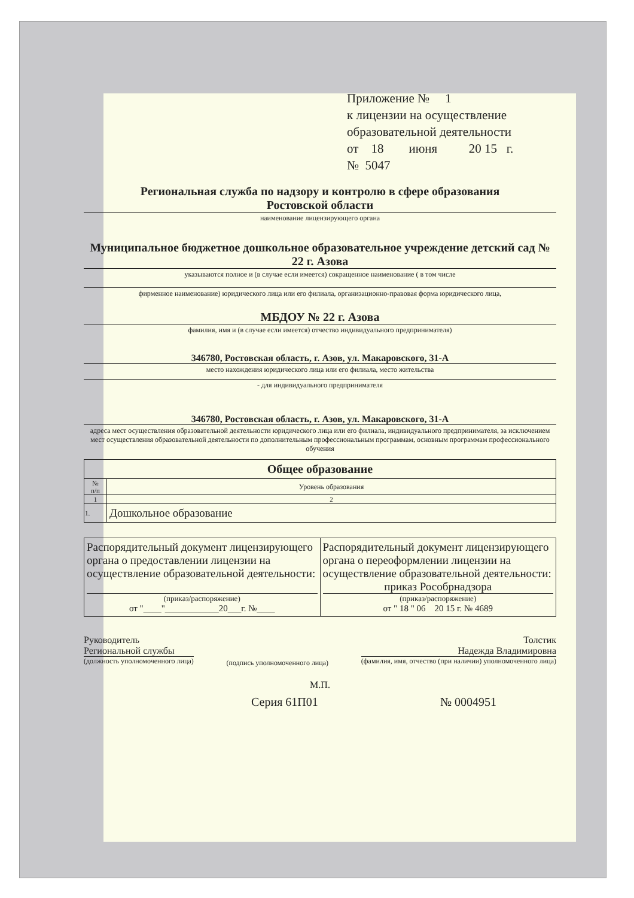Приложение № 1
к лицензии на осуществление
образовательной деятельности
от 18 июня 20 15 г.
№ 5047
Региональная служба по надзору и контролю в сфере образования
Ростовской области
наименование лицензирующего органа
Муниципальное бюджетное дошкольное образовательное учреждение детский сад № 22 г. Азова
указываются полное и (в случае если имеется) сокращенное наименование ( в том числе
фирменное наименование) юридического лица или его филиала, организационно-правовая форма юридического лица,
МБДОУ № 22 г. Азова
фамилия, имя и (в случае если имеется) отчество индивидуального предпринимателя)
346780, Ростовская область, г. Азов, ул. Макаровского, 31-А
место нахождения юридического лица или его филиала, место жительства
- для индивидуального предпринимателя
346780, Ростовская область, г. Азов, ул. Макаровского, 31-А
адреса мест осуществления образовательной деятельности юридического лица или его филиала, индивидуального предпринимателя, за исключением мест осуществления образовательной деятельности по дополнительным профессиональным программам, основным программам профессионального обучения
| Общее образование | |
| --- | --- |
| № п/п | Уровень образования |
| 1 | 2 |
| 1. | Дошкольное образование |
| Распорядительный документ лицензирующего органа о предоставлении лицензии на осуществление образовательной деятельности: (приказ/распоряжение) от "____"____________20___г. №____ | Распорядительный документ лицензирующего органа о переоформлении лицензии на осуществление образовательной деятельности: приказ Рособрнадзора (приказ/распоряжение) от " 18 " 06 20 15 г. № 4689 |
Руководитель
Региональной службы
(должность уполномоченного лица)
(подпись уполномоченного лица)
Толстик
Надежда Владимировна
(фамилия, имя, отчество (при наличии) уполномоченного лица)
М.П.
Серия 61П01 № 0004951